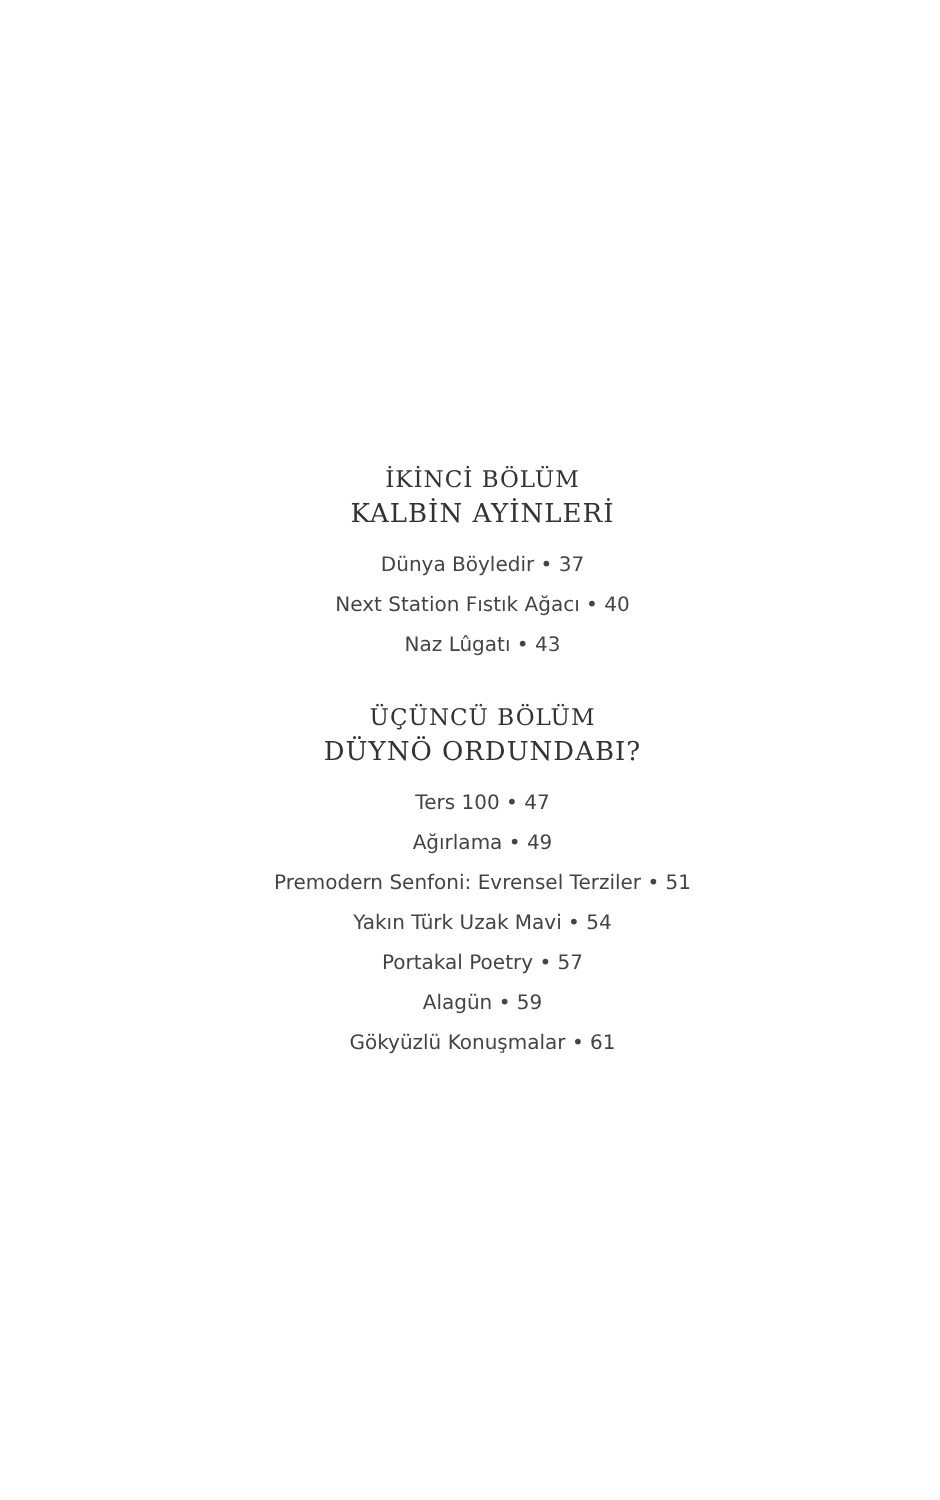İKİNCİ BÖLÜM
KALBİN AYİNLERİ
Dünya Böyledir • 37
Next Station Fıstık Ağacı • 40
Naz Lûgatı • 43
ÜÇÜNCÜ BÖLÜM
DÜYNÖ ORDUNDABI?
Ters 100 • 47
Ağırlama • 49
Premodern Senfoni: Evrensel Terziler • 51
Yakın Türk Uzak Mavi • 54
Portakal Poetry • 57
Alagün • 59
Gökyüzlü Konuşmalar • 61